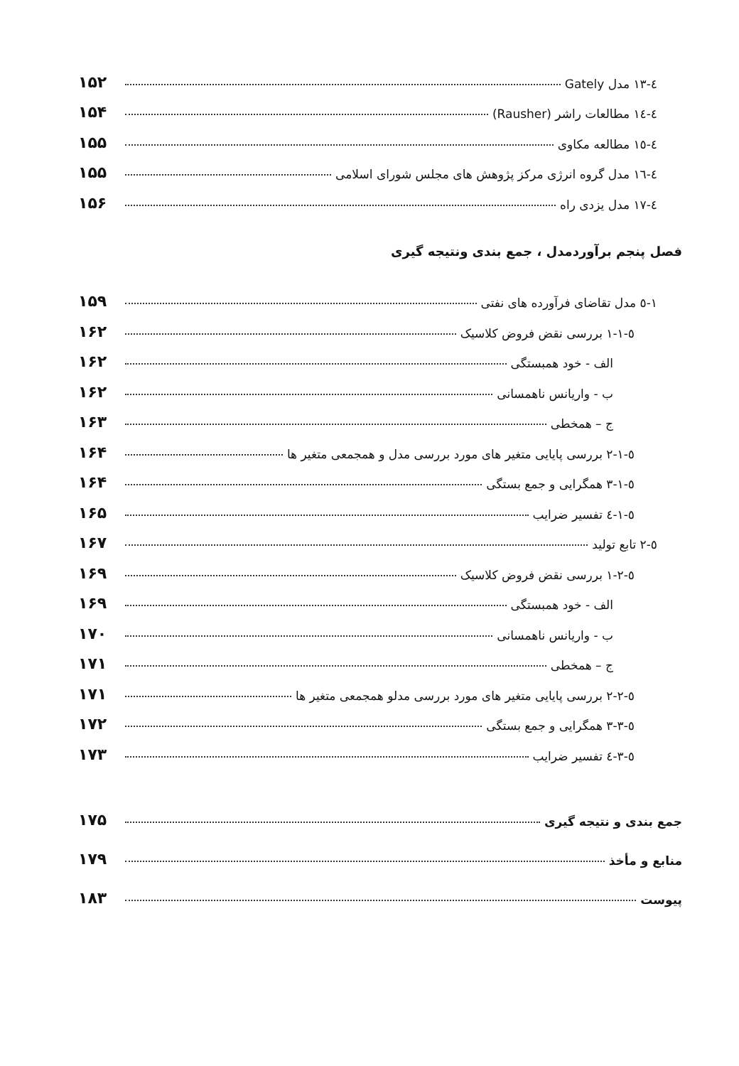٤-١٣ مدل Gately ۱۵۲
٤-١٤ مطالعات راشر (Rausher) ۱۵۴
٤-١٥ مطالعه مکاوی ۱۵۵
٤-١٦ مدل گروه انرژی مرکز پژوهش های مجلس شورای اسلامی ۱۵۵
٤-١٧ مدل یزدی راه ۱۵۶
فصل پنجم برآوردمدل ، جمع بندی ونتیجه گیری
١-٥ مدل تقاضای فرآورده های نفتی ۱۵۹
٥-١-١ بررسی نقض فروض کلاسیک ۱۶۲
الف - خود همبستگی ۱۶۲
ب - واریانس ناهمسانی ۱۶۲
ج – همخطی ۱۶۳
٥-١-٢ بررسی پایایی متغیر های مورد بررسی مدل و همجمعی متغیر ها ۱۶۴
٥-١-٣ همگرایی و جمع بستگی ۱۶۴
٥-١-٤ تفسیر ضرایب ۱۶۵
٥-٢ تابع تولید ۱۶۷
٥-٢-١ بررسی نقض فروض کلاسیک ۱۶۹
الف - خود همبستگی ۱۶۹
ب - واریانس ناهمسانی ۱۷۰
ج – همخطی ۱۷۱
٥-٢-٢ بررسی پایایی متغیر های مورد بررسی مدلو همجمعی متغیر ها ۱۷۱
٥-٣-٣ همگرایی و جمع بستگی ۱۷۲
٥-٣-٤ تفسیر ضرایب ۱۷۳
جمع بندی و نتیجه گیری ۱۷۵
منابع و مأخذ ۱۷۹
پیوست ۱۸۳